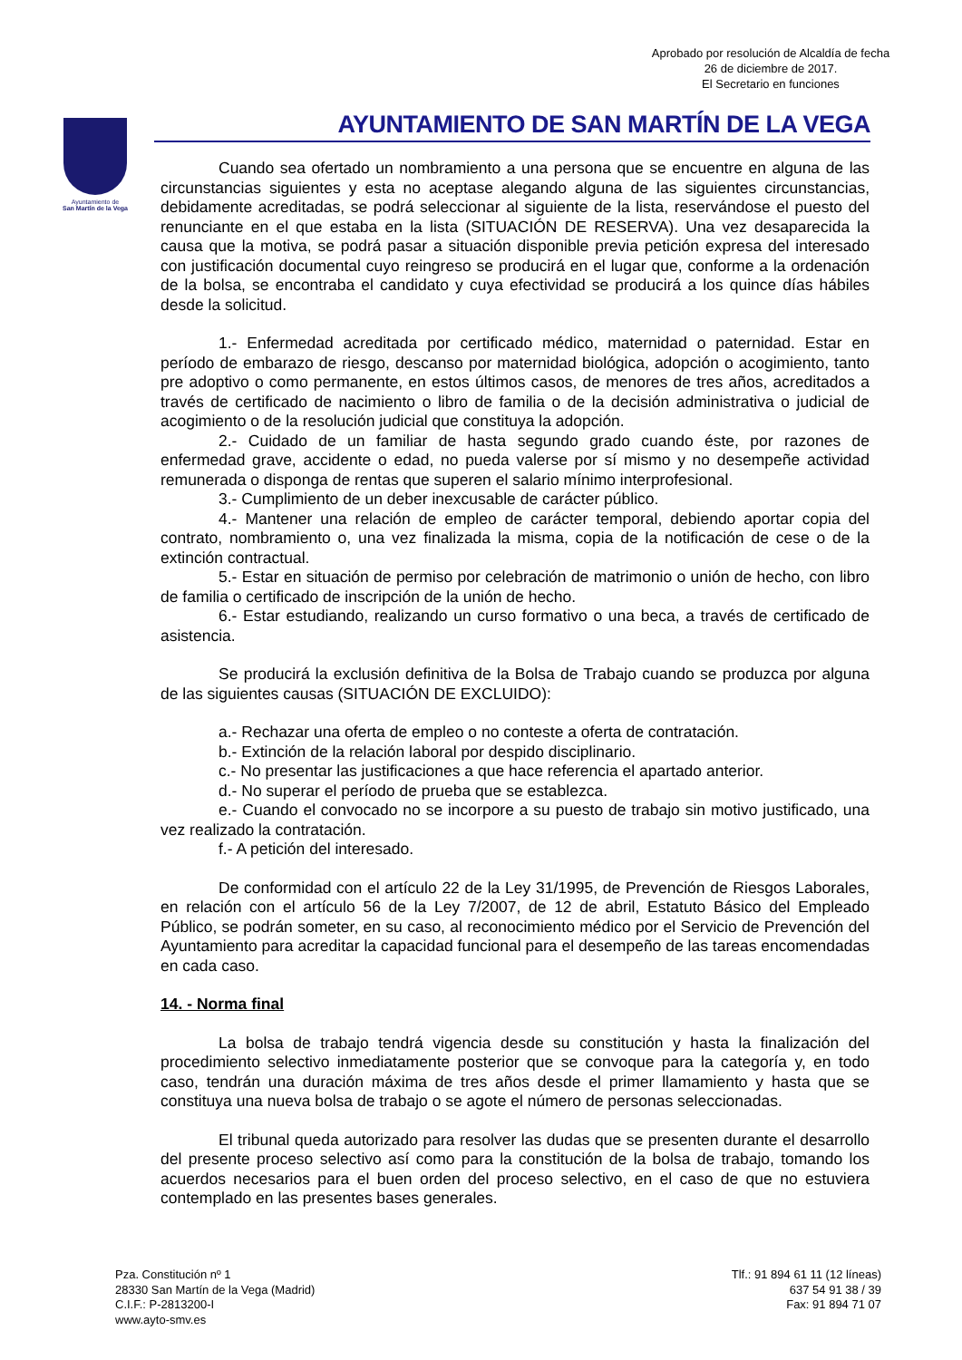Aprobado por resolución de Alcaldía de fecha
26 de diciembre de 2017.
El Secretario en funciones
Ayuntamiento de
San Martín de la Vega
AYUNTAMIENTO DE SAN MARTÍN DE LA VEGA
Cuando sea ofertado un nombramiento a una persona que se encuentre en alguna de las circunstancias siguientes y esta no aceptase alegando alguna de las siguientes circunstancias, debidamente acreditadas, se podrá seleccionar al siguiente de la lista, reservándose el puesto del renunciante en el que estaba en la lista (SITUACIÓN DE RESERVA). Una vez desaparecida la causa que la motiva, se podrá pasar a situación disponible previa petición expresa del interesado con justificación documental cuyo reingreso se producirá en el lugar que, conforme a la ordenación de la bolsa, se encontraba el candidato y cuya efectividad se producirá a los quince días hábiles desde la solicitud.
1.- Enfermedad acreditada por certificado médico, maternidad o paternidad. Estar en período de embarazo de riesgo, descanso por maternidad biológica, adopción o acogimiento, tanto pre adoptivo o como permanente, en estos últimos casos, de menores de tres años, acreditados a través de certificado de nacimiento o libro de familia o de la decisión administrativa o judicial de acogimiento o de la resolución judicial que constituya la adopción.
2.- Cuidado de un familiar de hasta segundo grado cuando éste, por razones de enfermedad grave, accidente o edad, no pueda valerse por sí mismo y no desempeñe actividad remunerada o disponga de rentas que superen el salario mínimo interprofesional.
3.- Cumplimiento de un deber inexcusable de carácter público.
4.- Mantener una relación de empleo de carácter temporal, debiendo aportar copia del contrato, nombramiento o, una vez finalizada la misma, copia de la notificación de cese o de la extinción contractual.
5.- Estar en situación de permiso por celebración de matrimonio o unión de hecho, con libro de familia o certificado de inscripción de la unión de hecho.
6.- Estar estudiando, realizando un curso formativo o una beca, a través de certificado de asistencia.
Se producirá la exclusión definitiva de la Bolsa de Trabajo cuando se produzca por alguna de las siguientes causas (SITUACIÓN DE EXCLUIDO):
a.- Rechazar una oferta de empleo o no conteste a oferta de contratación.
b.- Extinción de la relación laboral por despido disciplinario.
c.- No presentar las justificaciones a que hace referencia el apartado anterior.
d.- No superar el período de prueba que se establezca.
e.- Cuando el convocado no se incorpore a su puesto de trabajo sin motivo justificado, una vez realizado la contratación.
f.- A petición del interesado.
De conformidad con el artículo 22 de la Ley 31/1995, de Prevención de Riesgos Laborales, en relación con el artículo 56 de la Ley 7/2007, de 12 de abril, Estatuto Básico del Empleado Público, se podrán someter, en su caso, al reconocimiento médico por el Servicio de Prevención del Ayuntamiento para acreditar la capacidad funcional para el desempeño de las tareas encomendadas en cada caso.
14. - Norma final
La bolsa de trabajo tendrá vigencia desde su constitución y hasta la finalización del procedimiento selectivo inmediatamente posterior que se convoque para la categoría y, en todo caso, tendrán una duración máxima de tres años desde el primer llamamiento y hasta que se constituya una nueva bolsa de trabajo o se agote el número de personas seleccionadas.
El tribunal queda autorizado para resolver las dudas que se presenten durante el desarrollo del presente proceso selectivo así como para la constitución de la bolsa de trabajo, tomando los acuerdos necesarios para el buen orden del proceso selectivo, en el caso de que no estuviera contemplado en las presentes bases generales.
Pza. Constitución nº 1
28330 San Martín de la Vega (Madrid)
C.I.F.: P-2813200-I
www.ayto-smv.es
Tlf.: 91 894 61 11 (12 líneas)
637 54 91 38 / 39
Fax: 91 894 71 07